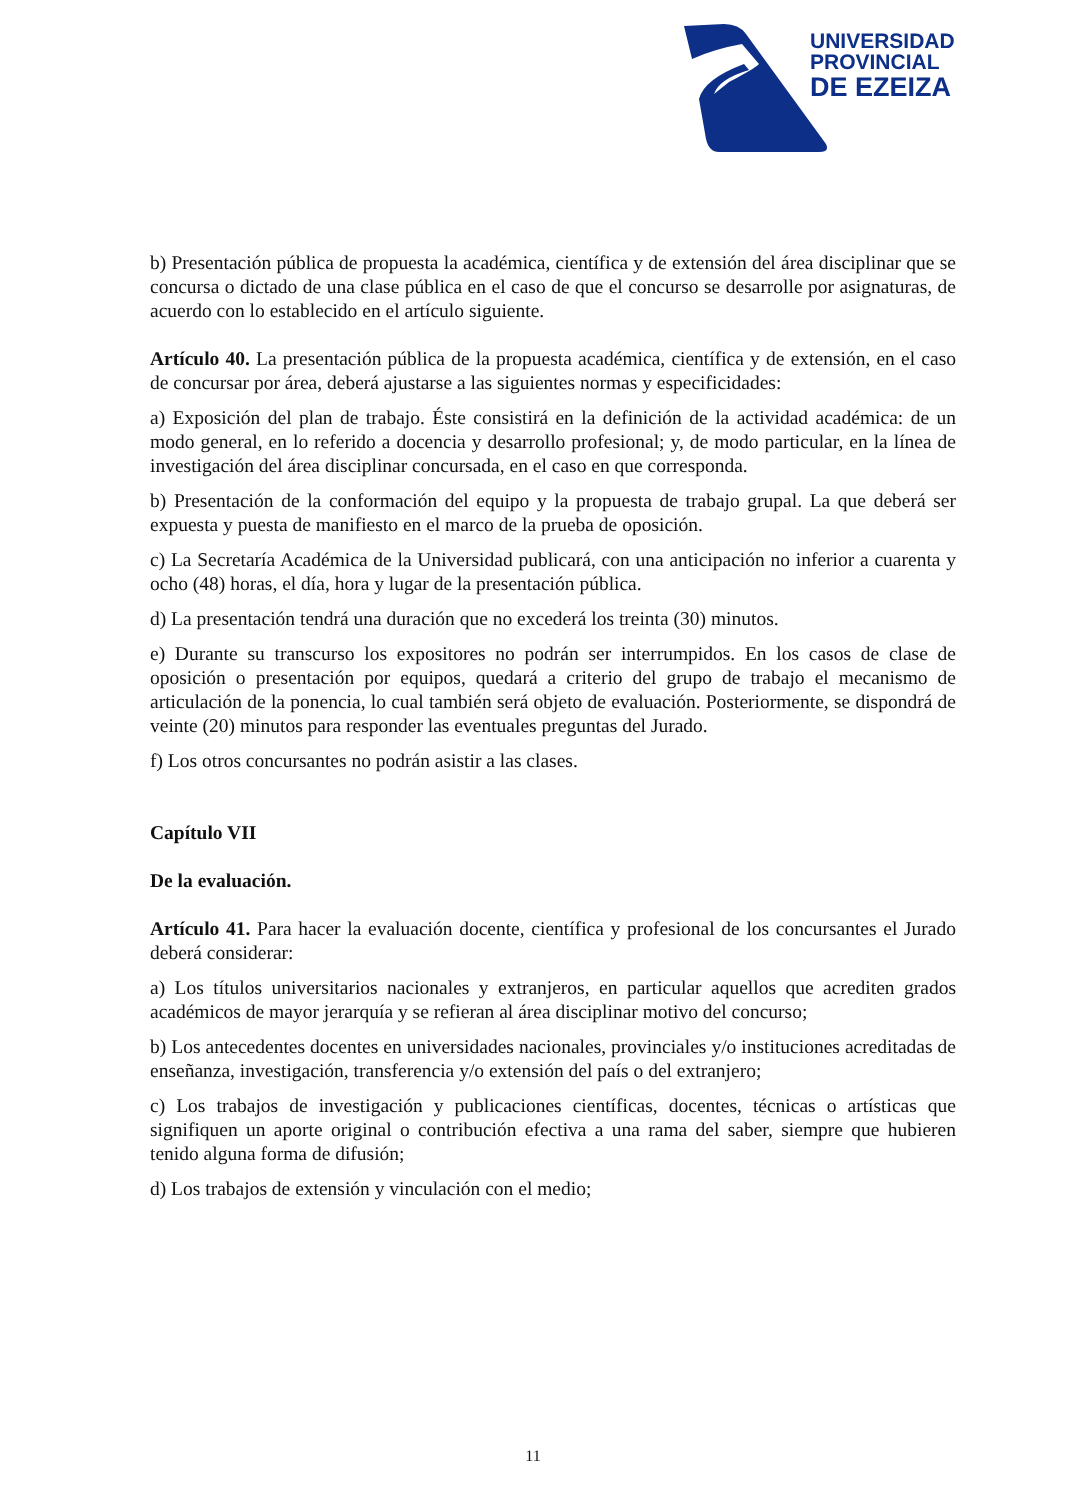UNIVERSIDAD
PROVINCIAL
DE EZEIZA
b) Presentación pública de propuesta la académica, científica y de extensión del área disciplinar que se concursa o dictado de una clase pública en el caso de que el concurso se desarrolle por asignaturas, de acuerdo con lo establecido en el artículo siguiente.
Artículo 40. La presentación pública de la propuesta académica, científica y de extensión, en el caso de concursar por área, deberá ajustarse a las siguientes normas y especificidades:
a) Exposición del plan de trabajo. Éste consistirá en la definición de la actividad académica: de un modo general, en lo referido a docencia y desarrollo profesional; y, de modo particular, en la línea de investigación del área disciplinar concursada, en el caso en que corresponda.
b) Presentación de la conformación del equipo y la propuesta de trabajo grupal. La que deberá ser expuesta y puesta de manifiesto en el marco de la prueba de oposición.
c) La Secretaría Académica de la Universidad publicará, con una anticipación no inferior a cuarenta y ocho (48) horas, el día, hora y lugar de la presentación pública.
d) La presentación tendrá una duración que no excederá los treinta (30) minutos.
e) Durante su transcurso los expositores no podrán ser interrumpidos. En los casos de clase de oposición o presentación por equipos, quedará a criterio del grupo de trabajo el mecanismo de articulación de la ponencia, lo cual también será objeto de evaluación. Posteriormente, se dispondrá de veinte (20) minutos para responder las eventuales preguntas del Jurado.
f) Los otros concursantes no podrán asistir a las clases.
Capítulo VII
De la evaluación.
Artículo 41. Para hacer la evaluación docente, científica y profesional de los concursantes el Jurado deberá considerar:
a) Los títulos universitarios nacionales y extranjeros, en particular aquellos que acrediten grados académicos de mayor jerarquía y se refieran al área disciplinar motivo del concurso;
b) Los antecedentes docentes en universidades nacionales, provinciales y/o instituciones acreditadas de enseñanza, investigación, transferencia y/o extensión del país o del extranjero;
c) Los trabajos de investigación y publicaciones científicas, docentes, técnicas o artísticas que signifiquen un aporte original o contribución efectiva a una rama del saber, siempre que hubieren tenido alguna forma de difusión;
d) Los trabajos de extensión y vinculación con el medio;
11